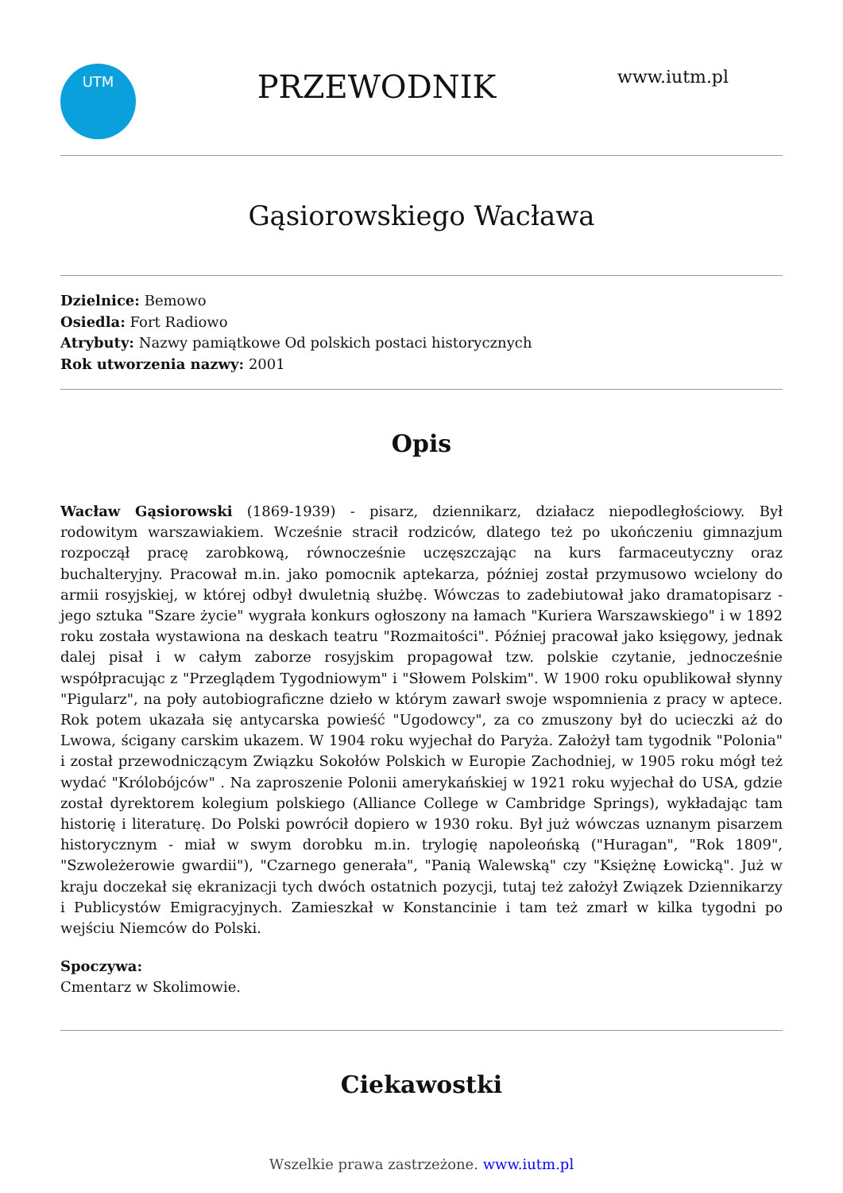UTM
PRZEWODNIK
www.iutm.pl
Gąsiorowskiego Wacława
Dzielnice: Bemowo
Osiedla: Fort Radiowo
Atrybuty: Nazwy pamiątkowe Od polskich postaci historycznych
Rok utworzenia nazwy: 2001
Opis
Wacław Gąsiorowski (1869-1939) - pisarz, dziennikarz, działacz niepodległościowy. Był rodowitym warszawiakiem. Wcześnie stracił rodziców, dlatego też po ukończeniu gimnazjum rozpoczął pracę zarobkową, równocześnie uczęszczając na kurs farmaceutyczny oraz buchalteryjny. Pracował m.in. jako pomocnik aptekarza, później został przymusowo wcielony do armii rosyjskiej, w której odbył dwuletnią służbę. Wówczas to zadebiutował jako dramatopisarz - jego sztuka "Szare życie" wygrała konkurs ogłoszony na łamach "Kuriera Warszawskiego" i w 1892 roku została wystawiona na deskach teatru "Rozmaitości". Później pracował jako księgowy, jednak dalej pisał i w całym zaborze rosyjskim propagował tzw. polskie czytanie, jednocześnie współpracując z "Przeglądem Tygodniowym" i "Słowem Polskim". W 1900 roku opublikował słynny "Pigularz", na poły autobiograficzne dzieło w którym zawarł swoje wspomnienia z pracy w aptece. Rok potem ukazała się antycarska powieść "Ugodowcy", za co zmuszony był do ucieczki aż do Lwowa, ścigany carskim ukazem. W 1904 roku wyjechał do Paryża. Założył tam tygodnik "Polonia" i został przewodniczącym Związku Sokołów Polskich w Europie Zachodniej, w 1905 roku mógł też wydać "Królobójców" . Na zaproszenie Polonii amerykańskiej w 1921 roku wyjechał do USA, gdzie został dyrektorem kolegium polskiego (Alliance College w Cambridge Springs), wykładając tam historię i literaturę. Do Polski powrócił dopiero w 1930 roku. Był już wówczas uznanym pisarzem historycznym - miał w swym dorobku m.in. trylogię napoleońską ("Huragan", "Rok 1809", "Szwoleżerowie gwardii"), "Czarnego generała", "Panią Walewską" czy "Księżnę Łowicką". Już w kraju doczekał się ekranizacji tych dwóch ostatnich pozycji, tutaj też założył Związek Dziennikarzy i Publicystów Emigracyjnych. Zamieszkał w Konstancinie i tam też zmarł w kilka tygodni po wejściu Niemców do Polski.
Spoczywa:
Cmentarz w Skolimowie.
Ciekawostki
Wszelkie prawa zastrzeżone. www.iutm.pl